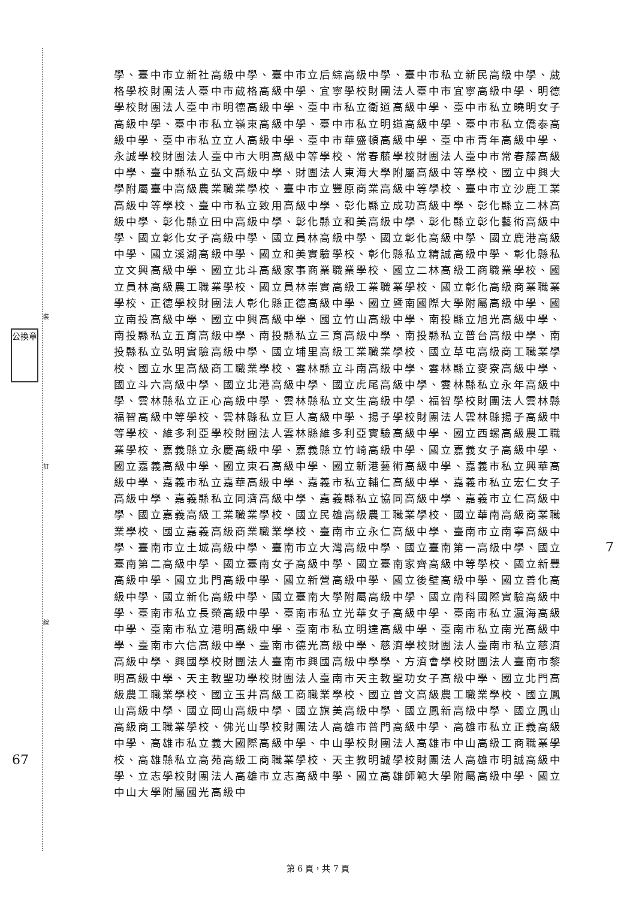裝
訂
線
公換章
學、臺中市立新社高級中學、臺中市立后綜高級中學、臺中市私立新民高級中學、葳格學校財團法人臺中市葳格高級中學、宜寧學校財團法人臺中市宜寧高級中學、明德學校財團法人臺中市明德高級中學、臺中市私立衛道高級中學、臺中市私立曉明女子高級中學、臺中市私立嶺東高級中學、臺中市私立明道高級中學、臺中市私立僑泰高級中學、臺中市私立立人高級中學、臺中市華盛頓高級中學、臺中市青年高級中學、永誠學校財團法人臺中市大明高級中等學校、常春藤學校財團法人臺中市常春藤高級中學、臺中縣私立弘文高級中學、財團法人東海大學附屬高級中等學校、國立中興大學附屬臺中高級農業職業學校、臺中市立豐原商業高級中等學校、臺中市立沙鹿工業高級中等學校、臺中市私立致用高級中學、彰化縣立成功高級中學、彰化縣立二林高級中學、彰化縣立田中高級中學、彰化縣立和美高級中學、彰化縣立彰化藝術高級中學、國立彰化女子高級中學、國立員林高級中學、國立彰化高級中學、國立鹿港高級中學、國立溪湖高級中學、國立和美實驗學校、彰化縣私立精誠高級中學、彰化縣私立文興高級中學、國立北斗高級家事商業職業學校、國立二林高級工商職業學校、國立員林高級農工職業學校、國立員林崇實高級工業職業學校、國立彰化高級商業職業學校、正德學校財團法人彰化縣正德高級中學、國立暨南國際大學附屬高級中學、國立南投高級中學、國立中興高級中學、國立竹山高級中學、南投縣立旭光高級中學、南投縣私立五育高級中學、南投縣私立三育高級中學、南投縣私立普台高級中學、南投縣私立弘明實驗高級中學、國立埔里高級工業職業學校、國立草屯高級商工職業學校、國立水里高級商工職業學校、雲林縣立斗南高級中學、雲林縣立麥寮高級中學、國立斗六高級中學、國立北港高級中學、國立虎尾高級中學、雲林縣私立永年高級中學、雲林縣私立正心高級中學、雲林縣私立文生高級中學、福智學校財團法人雲林縣福智高級中等學校、雲林縣私立巨人高級中學、揚子學校財團法人雲林縣揚子高級中等學校、維多利亞學校財團法人雲林縣維多利亞實驗高級中學、國立西螺高級農工職業學校、嘉義縣立永慶高級中學、嘉義縣立竹崎高級中學、國立嘉義女子高級中學、國立嘉義高級中學、國立東石高級中學、國立新港藝術高級中學、嘉義市私立興華高級中學、嘉義市私立嘉華高級中學、嘉義市私立輔仁高級中學、嘉義市私立宏仁女子高級中學、嘉義縣私立同濟高級中學、嘉義縣私立協同高級中學、嘉義市立仁高級中學、國立嘉義高級工業職業學校、國立民雄高級農工職業學校、國立華南高級商業職業學校、國立嘉義高級商業職業學校、臺南市立永仁高級中學、臺南市立南寧高級中學、臺南市立土城高級中學、臺南市立大灣高級中學、國立臺南第一高級中學、國立臺南第二高級中學、國立臺南女子高級中學、國立臺南家齊高級中等學校、國立新豐高級中學、國立北門高級中學、國立新營高級中學、國立後壁高級中學、國立善化高級中學、國立新化高級中學、國立臺南大學附屬高級中學、國立南科國際實驗高級中學、臺南市私立長榮高級中學、臺南市私立光華女子高級中學、臺南市私立瀛海高級中學、臺南市私立港明高級中學、臺南市私立明達高級中學、臺南市私立南光高級中學、臺南市六信高級中學、臺南市德光高級中學、慈濟學校財團法人臺南市私立慈濟高級中學、興國學校財團法人臺南市興國高級中學學、方濟會學校財團法人臺南市黎明高級中學、天主教聖功學校財團法人臺南市天主教聖功女子高級中學、國立北門高級農工職業學校、國立玉井高級工商職業學校、國立曾文高級農工職業學校、國立鳳山高級中學、國立岡山高級中學、國立旗美高級中學、國立鳳新高級中學、國立鳳山高級商工職業學校、佛光山學校財團法人高雄市普門高級中學、高雄市私立正義高級中學、高雄市私立義大國際高級中學、中山學校財團法人高雄市中山高級工商職業學校、高雄縣私立高苑高級工商職業學校、天主教明誠學校財團法人高雄市明誠高級中學、立志學校財團法人高雄市立志高級中學、國立高雄師範大學附屬高級中學、國立中山大學附屬國光高級中
67
7
第 6 頁，共 7 頁